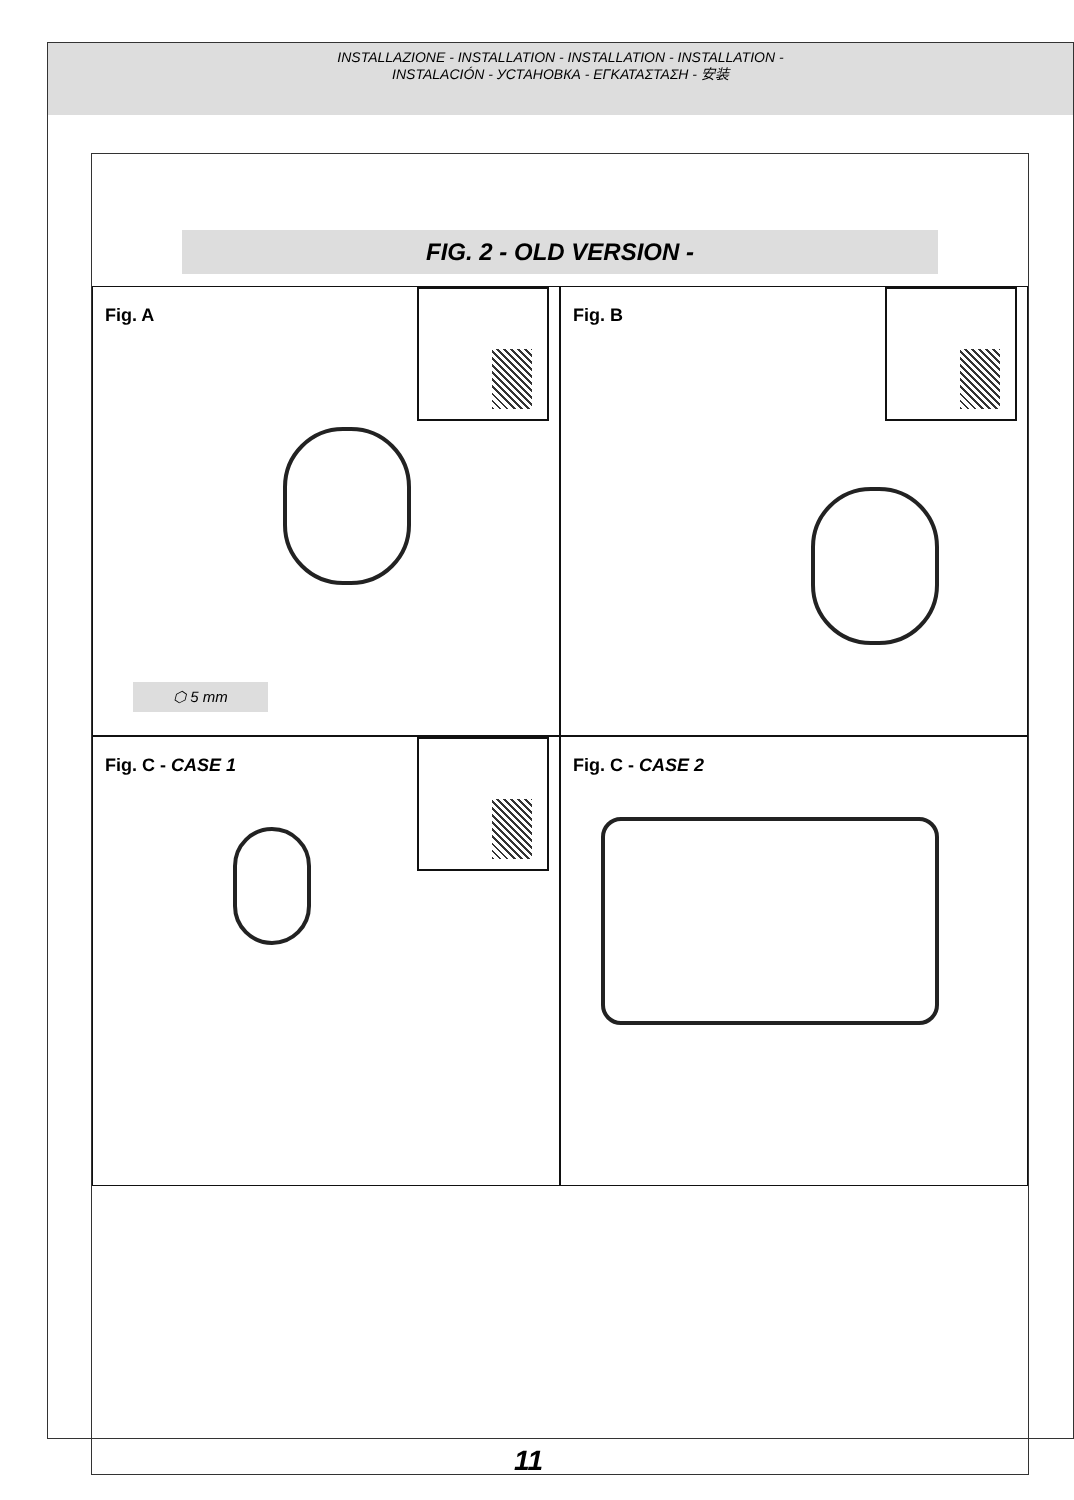INSTALLAZIONE - INSTALLATION - INSTALLATION - INSTALLATION -
INSTALACIÓN - УСТАНОВКА - ΕΓΚΑΤΑΣΤΑΣΗ - 安装
FIG. 2 - OLD VERSION -
Fig. A
⬡ 5 mm
Fig. B
Fig. C - CASE 1
Fig. C - CASE 2
11